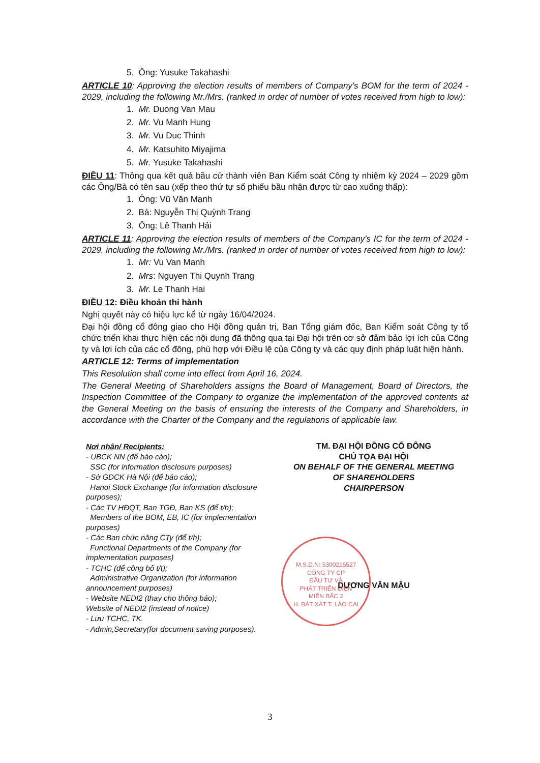5. Ông: Yusuke Takahashi
ARTICLE 10: Approving the election results of members of Company's BOM for the term of 2024 - 2029, including the following Mr./Mrs. (ranked in order of number of votes received from high to low):
1. Mr. Duong Van Mau
2. Mr. Vu Manh Hung
3. Mr. Vu Duc Thinh
4. Mr. Katsuhito Miyajima
5. Mr. Yusuke Takahashi
ĐIỀU 11: Thông qua kết quả bầu cử thành viên Ban Kiểm soát Công ty nhiệm kỳ 2024 – 2029 gồm các Ông/Bà có tên sau (xếp theo thứ tự số phiếu bầu nhận được từ cao xuống thấp):
1. Ông: Vũ Văn Mạnh
2. Bà: Nguyễn Thị Quỳnh Trang
3. Ông: Lê Thanh Hải
ARTICLE 11: Approving the election results of members of the Company's IC for the term of 2024 - 2029, including the following Mr./Mrs. (ranked in order of number of votes received from high to low):
1. Mr: Vu Van Manh
2. Mrs: Nguyen Thi Quynh Trang
3. Mr. Le Thanh Hai
ĐIỀU 12: Điều khoản thi hành
Nghị quyết này có hiệu lực kể từ ngày 16/04/2024.
Đại hội đồng cổ đông giao cho Hội đồng quản trị, Ban Tổng giám đốc, Ban Kiểm soát Công ty tổ chức triển khai thực hiện các nội dung đã thông qua tại Đại hội trên cơ sở đảm bảo lợi ích của Công ty và lợi ích của các cổ đông, phù hợp với Điều lệ của Công ty và các quy định pháp luật hiện hành.
ARTICLE 12: Terms of implementation
This Resolution shall come into effect from April 16, 2024.
The General Meeting of Shareholders assigns the Board of Management, Board of Directors, the Inspection Committee of the Company to organize the implementation of the approved contents at the General Meeting on the basis of ensuring the interests of the Company and Shareholders, in accordance with the Charter of the Company and the regulations of applicable law.
Nơi nhận/ Recipients:
- UBCK NN (để báo cáo);
SSC (for information disclosure purposes)
- Sở GDCK Hà Nội (để báo cáo);
Hanoi Stock Exchange (for information disclosure purposes);
- Các TV HĐQT, Ban TGĐ, Ban KS (để t/h);
Members of the BOM, EB, IC (for implementation purposes)
- Các Ban chức năng CTy (để t/h);
Functional Departments of the Company (for implementation purposes)
- TCHC (để công bố t/t);
Administrative Organization (for information announcement purposes)
- Website NEDI2 (thay cho thông báo);
Website of NEDI2 (instead of notice)
- Lưu TCHC, TK.
- Admin,Secretary(for document saving purposes).
TM. ĐẠI HỘI ĐỒNG CỔ ĐÔNG
CHỦ TỌA ĐẠI HỘI
ON BEHALF OF THE GENERAL MEETING
OF SHAREHOLDERS
CHAIRPERSON
DƯƠNG VĂN MẬU
M.S.D.N: 5300215527
CÔNG TY CP
ĐẦU TƯ VÀ
PHÁT TRIỂN ĐIỆN
MIỀN BẮC 2
H. BÁT XÁT T. LÀO CAI
3